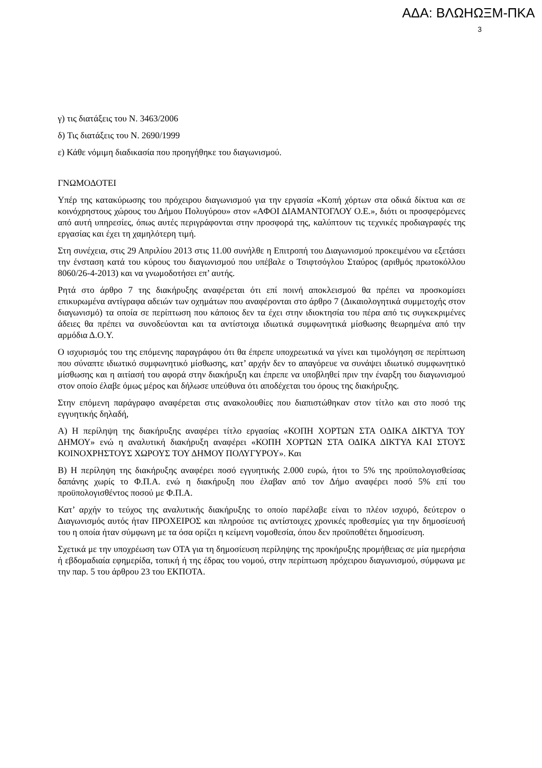ΑΔΑ: ΒΛΩΗΩΞΜ-ΠΚΑ
3
γ) τις διατάξεις του Ν. 3463/2006
δ) Τις διατάξεις του Ν. 2690/1999
ε) Κάθε νόμιμη διαδικασία που προηγήθηκε του διαγωνισμού.
ΓΝΩΜΟΔΟΤΕΙ
Υπέρ της κατακύρωσης του πρόχειρου διαγωνισμού για την εργασία «Κοπή χόρτων στα οδικά δίκτυα και σε κοινόχρηστους χώρους του Δήμου Πολυγύρου» στον «ΑΦΟΙ ΔΙΑΜΑΝΤΟΓΛΟΥ Ο.Ε.», διότι οι προσφερόμενες από αυτή υπηρεσίες, όπως αυτές περιγράφονται στην προσφορά της, καλύπτουν τις τεχνικές προδιαγραφές της εργασίας και έχει τη χαμηλότερη τιμή.
Στη συνέχεια, στις 29 Απριλίου 2013 στις 11.00 συνήλθε η Επιτροπή του Διαγωνισμού προκειμένου να εξετάσει την ένσταση κατά του κύρους του διαγωνισμού που υπέβαλε ο Τσιφτσόγλου Σταύρος (αριθμός πρωτοκόλλου 8060/26-4-2013) και να γνωμοδοτήσει επ’ αυτής.
Ρητά στο άρθρο 7 της διακήρυξης αναφέρεται ότι επί ποινή αποκλεισμού θα πρέπει να προσκομίσει επικυρωμένα αντίγραφα αδειών των οχημάτων που αναφέρονται στο άρθρο 7 (Δικαιολογητικά συμμετοχής στον διαγωνισμό) τα οποία σε περίπτωση που κάποιος δεν τα έχει στην ιδιοκτησία του πέρα από τις συγκεκριμένες άδειες θα πρέπει να συνοδεύονται και τα αντίστοιχα ιδιωτικά συμφωνητικά μίσθωσης θεωρημένα από την αρμόδια Δ.Ο.Υ.
Ο ισχυρισμός του της επόμενης παραγράφου ότι θα έπρεπε υποχρεωτικά να γίνει και τιμολόγηση σε περίπτωση που σύναπτε ιδιωτικό συμφωνητικό μίσθωσης, κατ’ αρχήν δεν το απαγόρευε να συνάψει ιδιωτικό συμφωνητικό μίσθωσης και η αιτίασή του αφορά στην διακήρυξη και έπρεπε να υποβληθεί πριν την έναρξη του διαγωνισμού στον οποίο έλαβε όμως μέρος και δήλωσε υπεύθυνα ότι αποδέχεται του όρους της διακήρυξης.
Στην επόμενη παράγραφο αναφέρεται στις ανακολουθίες που διαπιστώθηκαν στον τίτλο και στο ποσό της εγγυητικής δηλαδή,
Α) Η περίληψη της διακήρυξης αναφέρει τίτλο εργασίας «ΚΟΠΗ ΧΟΡΤΩΝ ΣΤΑ ΟΔΙΚΑ ΔΙΚΤΥΑ ΤΟΥ ΔΗΜΟΥ» ενώ η αναλυτική διακήρυξη αναφέρει «ΚΟΠΗ ΧΟΡΤΩΝ ΣΤΑ ΟΔΙΚΑ ΔΙΚΤΥΑ ΚΑΙ ΣΤΟΥΣ ΚΟΙΝΟΧΡΗΣΤΟΥΣ ΧΩΡΟΥΣ ΤΟΥ ΔΗΜΟΥ ΠΟΛΥΓΥΡΟΥ». Και
Β) Η περίληψη της διακήρυξης αναφέρει ποσό εγγυητικής 2.000 ευρώ, ήτοι το 5% της προϋπολογισθείσας δαπάνης χωρίς το Φ.Π.Α. ενώ η διακήρυξη που έλαβαν από τον Δήμο αναφέρει ποσό 5% επί του προϋπολογισθέντος ποσού με Φ.Π.Α.
Κατ’ αρχήν το τεύχος της αναλυτικής διακήρυξης το οποίο παρέλαβε είναι το πλέον ισχυρό, δεύτερον ο Διαγωνισμός αυτός ήταν ΠΡΟΧΕΙΡΟΣ και πληρούσε τις αντίστοιχες χρονικές προθεσμίες για την δημοσίευσή του η οποία ήταν σύμφωνη με τα όσα ορίζει η κείμενη νομοθεσία, όπου δεν προϋποθέτει δημοσίευση.
Σχετικά με την υποχρέωση των ΟΤΑ για τη δημοσίευση περίληψης της προκήρυξης προμήθειας σε μία ημερήσια ή εβδομαδιαία εφημερίδα, τοπική ή της έδρας του νομού, στην περίπτωση πρόχειρου διαγωνισμού, σύμφωνα με την παρ. 5 του άρθρου 23 του ΕΚΠΟΤΑ.